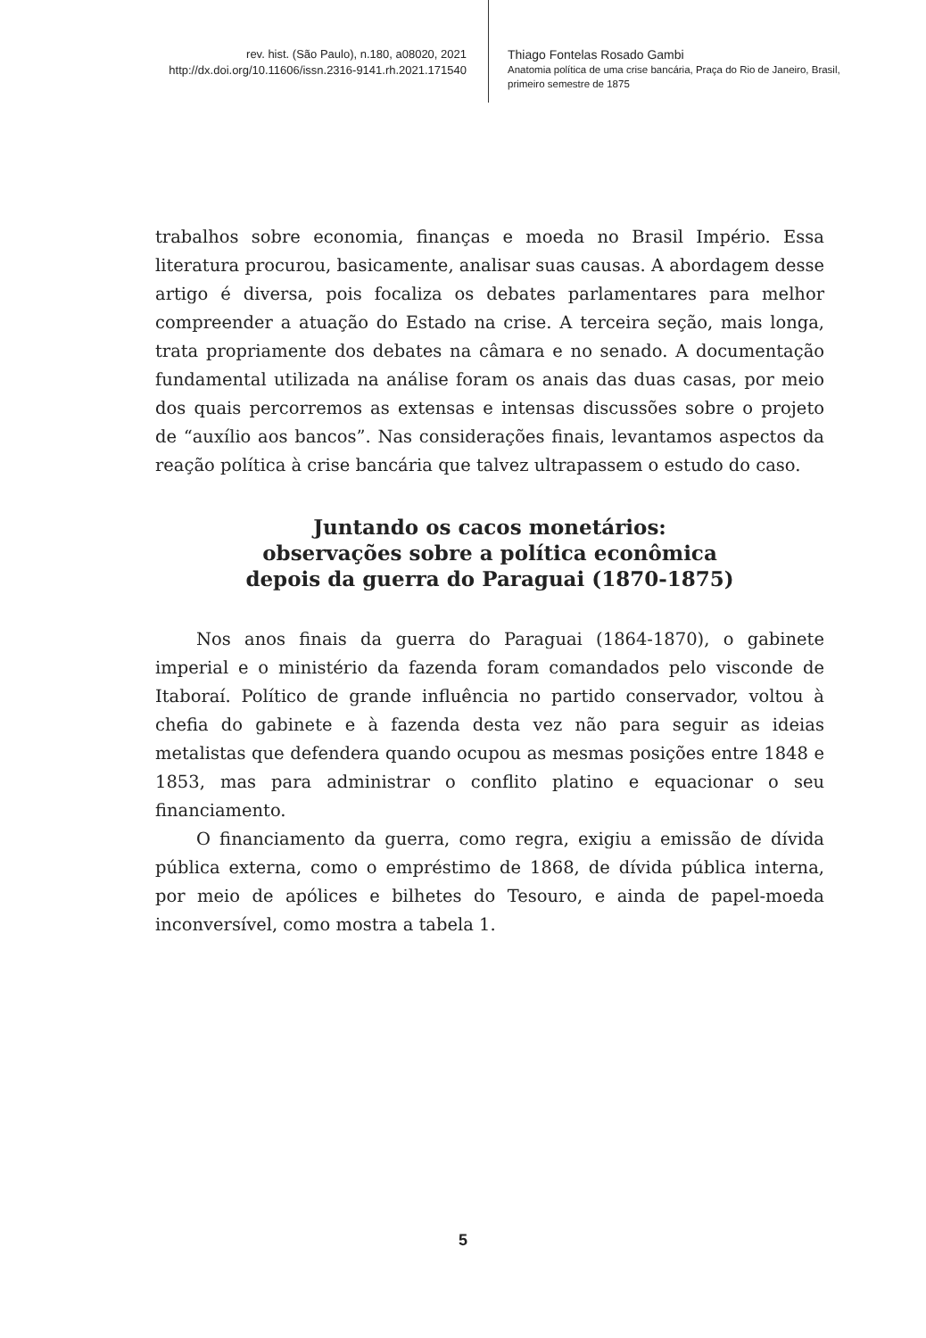rev. hist. (São Paulo), n.180, a08020, 2021
http://dx.doi.org/10.11606/issn.2316-9141.rh.2021.171540
Thiago Fontelas Rosado Gambi
Anatomia política de uma crise bancária, Praça do Rio de Janeiro, Brasil,
primeiro semestre de 1875
trabalhos sobre economia, finanças e moeda no Brasil Império. Essa literatura procurou, basicamente, analisar suas causas. A abordagem desse artigo é diversa, pois focaliza os debates parlamentares para melhor compreender a atuação do Estado na crise. A terceira seção, mais longa, trata propriamente dos debates na câmara e no senado. A documentação fundamental utilizada na análise foram os anais das duas casas, por meio dos quais percorremos as extensas e intensas discussões sobre o projeto de “auxílio aos bancos”. Nas considerações finais, levantamos aspectos da reação política à crise bancária que talvez ultrapassem o estudo do caso.
Juntando os cacos monetários:
observações sobre a política econômica
depois da guerra do Paraguai (1870-1875)
Nos anos finais da guerra do Paraguai (1864-1870), o gabinete imperial e o ministério da fazenda foram comandados pelo visconde de Itaboraí. Político de grande influência no partido conservador, voltou à chefia do gabinete e à fazenda desta vez não para seguir as ideias metalistas que defendera quando ocupou as mesmas posições entre 1848 e 1853, mas para administrar o conflito platino e equacionar o seu financiamento.
O financiamento da guerra, como regra, exigiu a emissão de dívida pública externa, como o empréstimo de 1868, de dívida pública interna, por meio de apólices e bilhetes do Tesouro, e ainda de papel-moeda inconversível, como mostra a tabela 1.
5